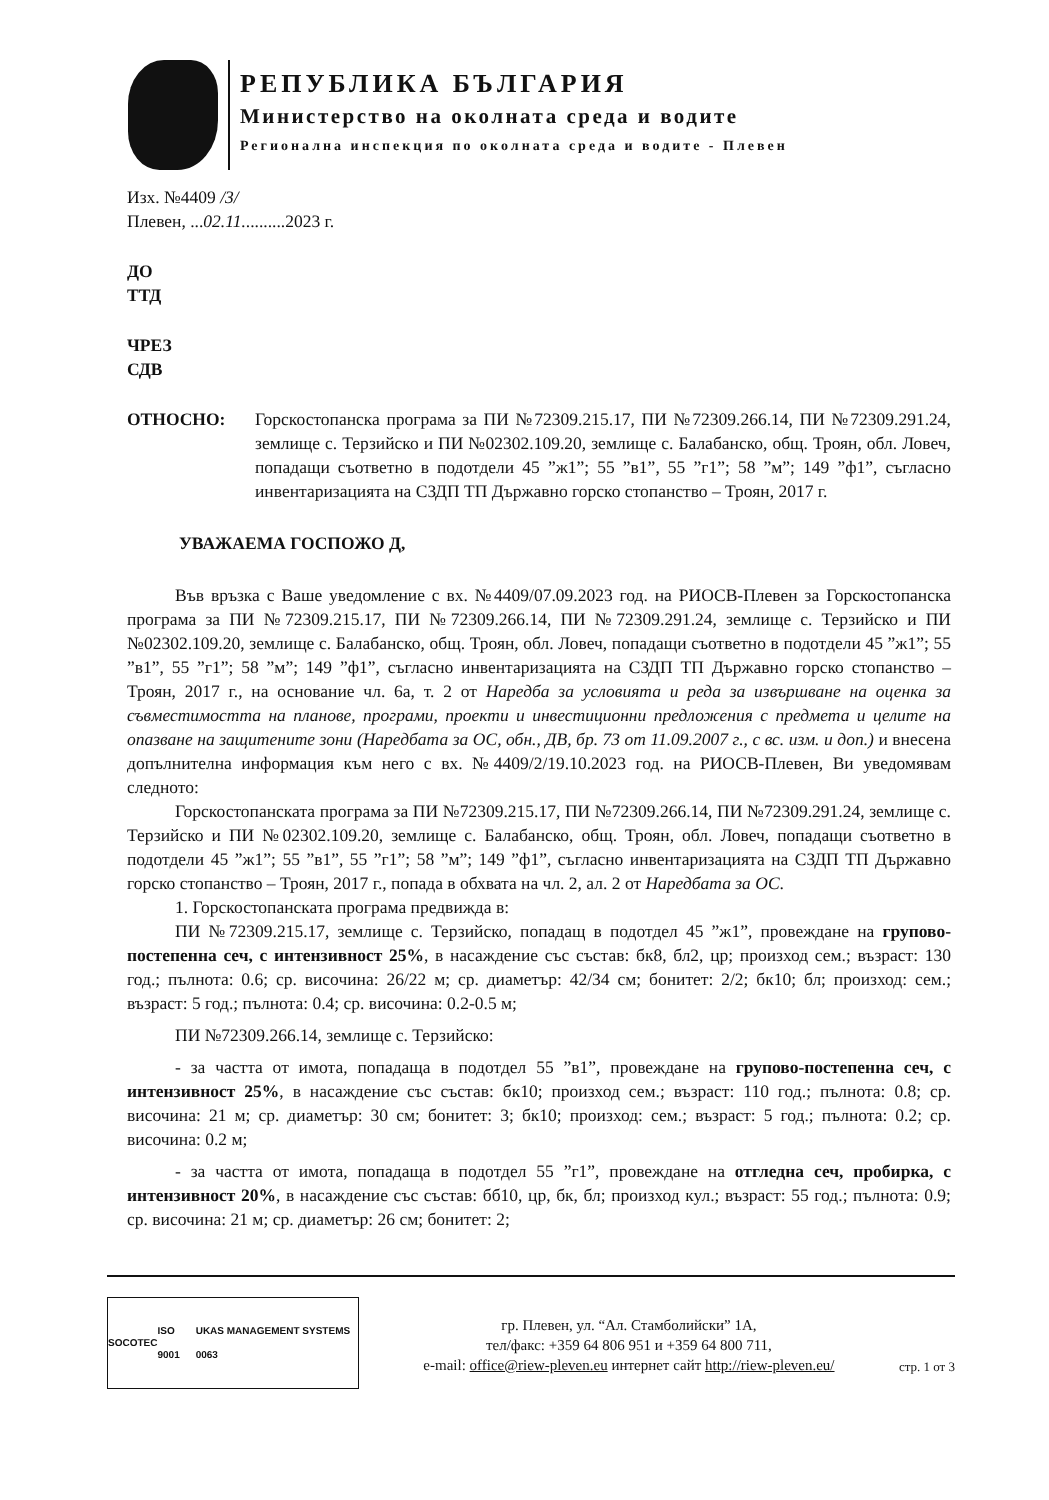РЕПУБЛИКА БЪЛГАРИЯ
Министерство на околната среда и водите
Регионална инспекция по околната среда и водите - Плевен
Изх. №4409 /3/
Плевен, ...02.11..........2023 г.
ДО
ТТД
ЧРЕЗ
СДВ
ОТНОСНО: Горскостопанска програма за ПИ №72309.215.17, ПИ №72309.266.14, ПИ №72309.291.24, землище с. Терзийско и ПИ №02302.109.20, землище с. Балабанско, общ. Троян, обл. Ловеч, попадащи съответно в подотдели 45 ”ж1”; 55 ”в1”, 55 ”г1”; 58 ”м”; 149 ”ф1”, съгласно инвентаризацията на СЗДП ТП Държавно горско стопанство – Троян, 2017 г.
УВАЖАЕМА ГОСПОЖО Д,
Във връзка с Ваше уведомление с вх. №4409/07.09.2023 год. на РИОСВ-Плевен за Горскостопанска програма за ПИ №72309.215.17, ПИ №72309.266.14, ПИ №72309.291.24, землище с. Терзийско и ПИ №02302.109.20, землище с. Балабанско, общ. Троян, обл. Ловеч, попадащи съответно в подотдели 45 ”ж1”; 55 ”в1”, 55 ”г1”; 58 ”м”; 149 ”ф1”, съгласно инвентаризацията на СЗДП ТП Държавно горско стопанство – Троян, 2017 г., на основание чл. 6а, т. 2 от Наредба за условията и реда за извършване на оценка за съвместимостта на планове, програми, проекти и инвестиционни предложения с предмета и целите на опазване на защитените зони (Наредбата за ОС, обн., ДВ, бр. 73 от 11.09.2007 г., с вс. изм. и доп.) и внесена допълнителна информация към него с вх. №4409/2/19.10.2023 год. на РИОСВ-Плевен, Ви уведомявам следното:
Горскостопанската програма за ПИ №72309.215.17, ПИ №72309.266.14, ПИ №72309.291.24, землище с. Терзийско и ПИ №02302.109.20, землище с. Балабанско, общ. Троян, обл. Ловеч, попадащи съответно в подотдели 45 ”ж1”; 55 ”в1”, 55 ”г1”; 58 ”м”; 149 ”ф1”, съгласно инвентаризацията на СЗДП ТП Държавно горско стопанство – Троян, 2017 г., попада в обхвата на чл. 2, ал. 2 от Наредбата за ОС.
1. Горскостопанската програма предвижда в:
ПИ №72309.215.17, землище с. Терзийско, попадащ в подотдел 45 ”ж1”, провеждане на групово-постепенна сеч, с интензивност 25%, в насаждение със състав: бк8, бл2, цр; произход сем.; възраст: 130 год.; пълнота: 0.6; ср. височина: 26/22 м; ср. диаметър: 42/34 см; бонитет: 2/2; бк10; бл; произход: сем.; възраст: 5 год.; пълнота: 0.4; ср. височина: 0.2-0.5 м;
ПИ №72309.266.14, землище с. Терзийско:
- за частта от имота, попадаща в подотдел 55 ”в1”, провеждане на групово-постепенна сеч, с интензивност 25%, в насаждение със състав: бк10; произход сем.; възраст: 110 год.; пълнота: 0.8; ср. височина: 21 м; ср. диаметър: 30 см; бонитет: 3; бк10; произход: сем.; възраст: 5 год.; пълнота: 0.2; ср. височина: 0.2 м;
- за частта от имота, попадаща в подотдел 55 ”г1”, провеждане на отгледна сеч, пробирка, с интензивност 20%, в насаждение със състав: бб10, цр, бк, бл; произход кул.; възраст: 55 год.; пълнота: 0.9; ср. височина: 21 м; ср. диаметър: 26 см; бонитет: 2;
SOCOTEC ISO 9001 UKAS MANAGEMENT SYSTEMS 0063
гр. Плевен, ул. “Ал. Стамболийски” 1А,
тел/факс: +359 64 806 951 и +359 64 800 711,
e-mail: office@riew-pleven.eu интернет сайт http://riew-pleven.eu/
стр. 1 от 3